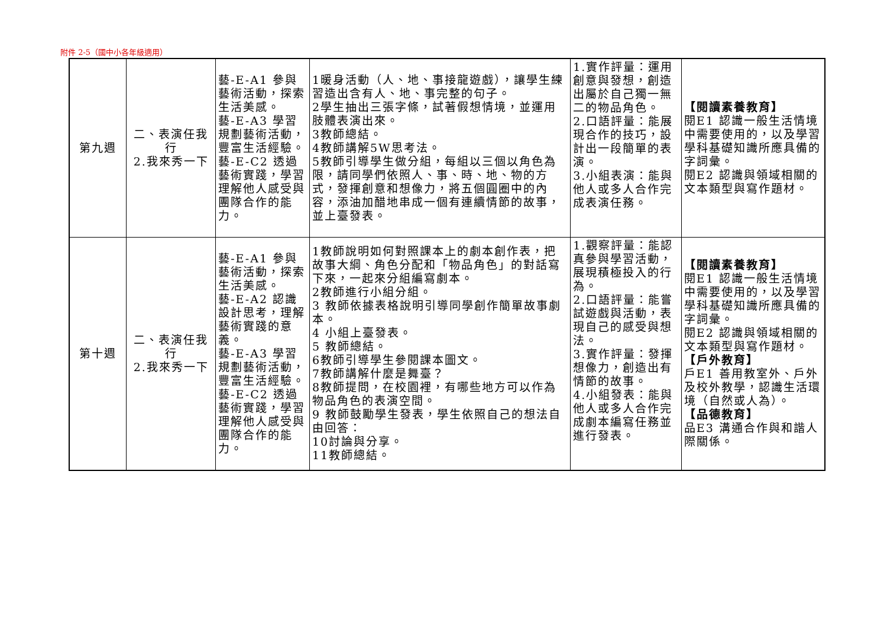附件 2-5（國中小各年級適用）
| 第九週 | 二、表演任我行 2.我來秀一下 | 藝-E-A1 參與藝術活動，探索生活美感。 藝-E-A3 學習規劃藝術活動，豐富生活經驗。 藝-E-C2 透過藝術實踐，學習理解他人感受與團隊合作的能力。 | 1暖身活動（人、地、事接龍遊戲），讓學生練習造出含有人、地、事完整的句子。 2學生抽出三張字條，試著假想情境，並運用肢體表演出來。 3教師總結。 4教師講解5W思考法。 5教師引導學生做分組，每組以三個以角色為限，請同學們依照人、事、時、地、物的方式，發揮創意和想像力，將五個圓圈中的內容，添油加醋地串成一個有連續情節的故事，並上臺發表。 | 1.實作評量：運用創意與發想，創造出屬於自己獨一無二的物品角色。 2.口語評量：能展現合作的技巧，設計出一段簡單的表演。 3.小組表演：能與他人或多人合作完成表演任務。 | 【閱讀素養教育】 閱E1 認識一般生活情境中需要使用的，以及學習學科基礎知識所應具備的字詞彙。 閱E2 認識與領域相關的文本類型與寫作題材。 |
| 第十週 | 二、表演任我行 2.我來秀一下 | 藝-E-A1 參與藝術活動，探索生活美感。 藝-E-A2 認識設計思考，理解藝術實踐的意義。 藝-E-A3 學習規劃藝術活動，豐富生活經驗。 藝-E-C2 透過藝術實踐，學習理解他人感受與團隊合作的能力。 | 1教師說明如何對照課本上的劇本創作表，把故事大綱、角色分配和「物品角色」的對話寫下來，一起來分組編寫劇本。 2教師進行小組分組。 3 教師依據表格說明引導同學創作簡單故事劇本。 4 小組上臺發表。 5 教師總結。 6教師引導學生參閱課本圖文。 7教師講解什麼是舞臺？ 8教師提問，在校園裡，有哪些地方可以作為物品角色的表演空間。 9 教師鼓勵學生發表，學生依照自己的想法自由回答： 10討論與分享。 11教師總結。 | 1.觀察評量：能認真參與學習活動，展現積極投入的行為。 2.口語評量：能嘗試遊戲與活動，表現自己的感受與想法。 3.實作評量：發揮想像力，創造出有情節的故事。 4.小組發表：能與他人或多人合作完成劇本編寫任務並進行發表。 | 【閱讀素養教育】 閱E1 認識一般生活情境中需要使用的，以及學習學科基礎知識所應具備的字詞彙。 閱E2 認識與領域相關的文本類型與寫作題材。 【戶外教育】 戶E1 善用教室外、戶外及校外教學，認識生活環境（自然或人為）。 【品德教育】 品E3 溝通合作與和諧人際關係。 |